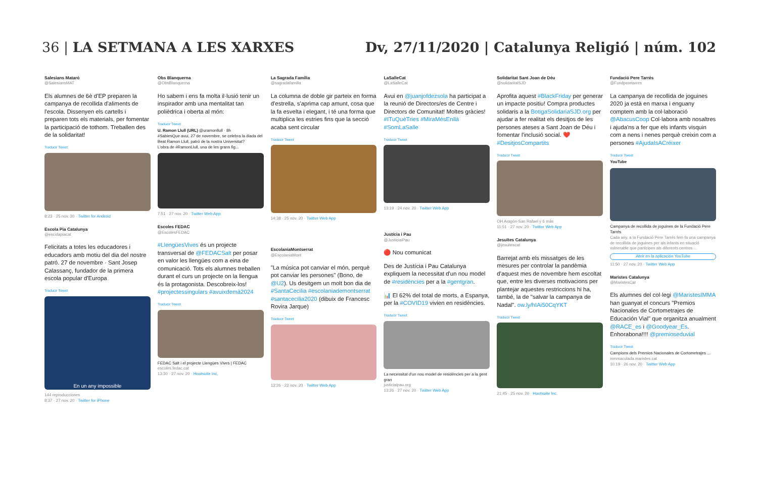36 | LA SETMANA A LES XARXES Dv, 27/11/2020 | Catalunya Religió | núm. 102
Salesians Mataró
@SalesiansMAT
Els alumnes de 6è d'EP preparen la campanya de recollida d'aliments de l'escola. Dissenyen els cartells i preparen tots els materials, per fomentar la participació de tothom. Treballen des de la solidaritat!
Traducir Tweet
8:23 · 25 nov. 20 · Twitter for Android
Escola Pia Catalunya
@escolapiacat
Felicitats a totes les educadores i educadors amb motiu del dia del nostre patró. 27 de novembre · Sant Josep Calassanç, fundador de la primera escola popular d'Europa
Traducir Tweet
En un any impossible
144 reproducciones
8:37 · 27 nov. 20 · Twitter for iPhone
Obs Blanquerna
@ObsBlanquerna
Ho sabem i ens fa molta il·lusió tenir un inspirador amb una mentalitat tan polièdrica i oberta al món:
Traducir Tweet
U. Ramon Llull (URL) @uramonllull · 8h
#SabiesQue avui, 27 de novembre, se celebra la diada del Beat Ramon Llull, patró de la nostra Universitat?
L'obra de #RamonLlull, una de les grans fig...
7:51 · 27 nov. 20 · Twitter Web App
Escoles FEDAC
@EscolesFEDAC
#LlengüesVives és un projecte transversal de @FEDACSalt per posar en valor les llengües com a eina de comunicació. Tots els alumnes treballen durant el curs un projecte on la llengua és la protagonista. Descobreix-los! #projectessingulars #avuixdemà2024
Traducir Tweet
FEDAC Salt i el projecte Llengües Vives | FEDAC
escoles.fedac.cat
13:30 · 27 nov. 20 · Hootsuite Inc.
La Sagrada Família
@sagradafamilia
La columna de doble gir parteix en forma d'estrella, s'aprima cap amunt, cosa que la fa esvelta i elegant, i té una forma que multiplica les estries fins que la secció acaba sent circular
Traducir Tweet
14:38 · 25 nov. 20 · Twitter Web App
EscolaniaMontserrat
@EscolaniaMont
"La música pot canviar el món, perquè pot canviar les persones" (Bono, de @U2). Us desitgem un molt bon dia de #SantaCecilia #escolaniademontserrat #santacecilia2020 (dibuix de Francesc Rovira Jarque)
Traducir Tweet
13:26 · 22 nov. 20 · Twitter Web App
LaSalleCat
@LaSalleCat
Avui en @juanjofdezsola ha participat a la reunió de Directors/es de Centre i Directors de Comunitat! Moltes gràcies! #ITuQuèTries #MiraMésEnllà #SomLaSalle
Traducir Tweet
13:19 · 24 nov. 20 · Twitter Web App
Justícia i Pau
@JusticiaiPau
🔴 Nou comunicat
Des de Justícia i Pau Catalunya expliquem la necessitat d'un nou model de #residències per a la #gentgran.
📊 El 62% del total de morts, a Espanya, per la #COVID19 vivien en residències.
Traducir Tweet
La necessitat d'un nou model de residències per a la gent gran
justiciaipau.org
13:26 · 27 nov. 20 · Twitter Web App
Solidaritat Sant Joan de Déu
@solidaritatSJD
Aprofita aquest #BlackFriday per generar un impacte positiu! Compra productes solidaris a la BotigaSolidariaSJD.org per ajudar a fer realitat els desitjos de les persones ateses a Sant Joan de Déu i fomentar l'inclusió social. ❤️ #DesitjosCompartits
Traducir Tweet
OH Aragón-San Rafael y 6 más
11:51 · 27 nov. 20 · Twitter Web App
Jesuïtes Catalunya
@jesuitescat
Barrejat amb els missatges de les mesures per controlar la pandèmia d'aquest mes de novembre hem escoltat que, entre les diverses motivacions per plantejar aquestes restriccions hi ha, també, la de "salvar la campanya de Nadal". ow.ly/hIAi50CqYKT
Traducir Tweet
21:45 · 25 nov. 20 · Hootsuite Inc.
Fundació Pere Tarrés
@Fundperetarres
La campanya de recollida de joguines 2020 ja està en marxa i enguany comptem amb la col·laboració @AbacusCoop Col·labora amb nosaltres i ajuda'ns a fer que els infants visquin com a nens i nenes perquè creixin com a persones #AjudaIsACréixer
Traducir Tweet
YouTube
Campanya de recollida de joguines de la Fundació Pere Tarrés
Cada any, a la Fundació Pere Tarrés fem fa una campanya de recollida de joguines per als infants en situació vulnerable que participen als diferents centres ...
Abrir en la aplicación YouTube
11:50 · 27 nov. 20 · Twitter Web App
Maristes Catalunya
@MaristesCat
Els alumnes del col·legi @MaristesIMMA han guanyat el concurs "Premios Nacionales de Cortometrajes de Educación Vial" que organitza anualment @RACE_es i @Goodyear_Es. Enhorabona!!!! @premioseduvial
Traducir Tweet
Campions dels Premios Nacionales de Cortometrajes ...
inmmaculada.maristes.cat
10:19 · 26 nov. 20 · Twitter Web App